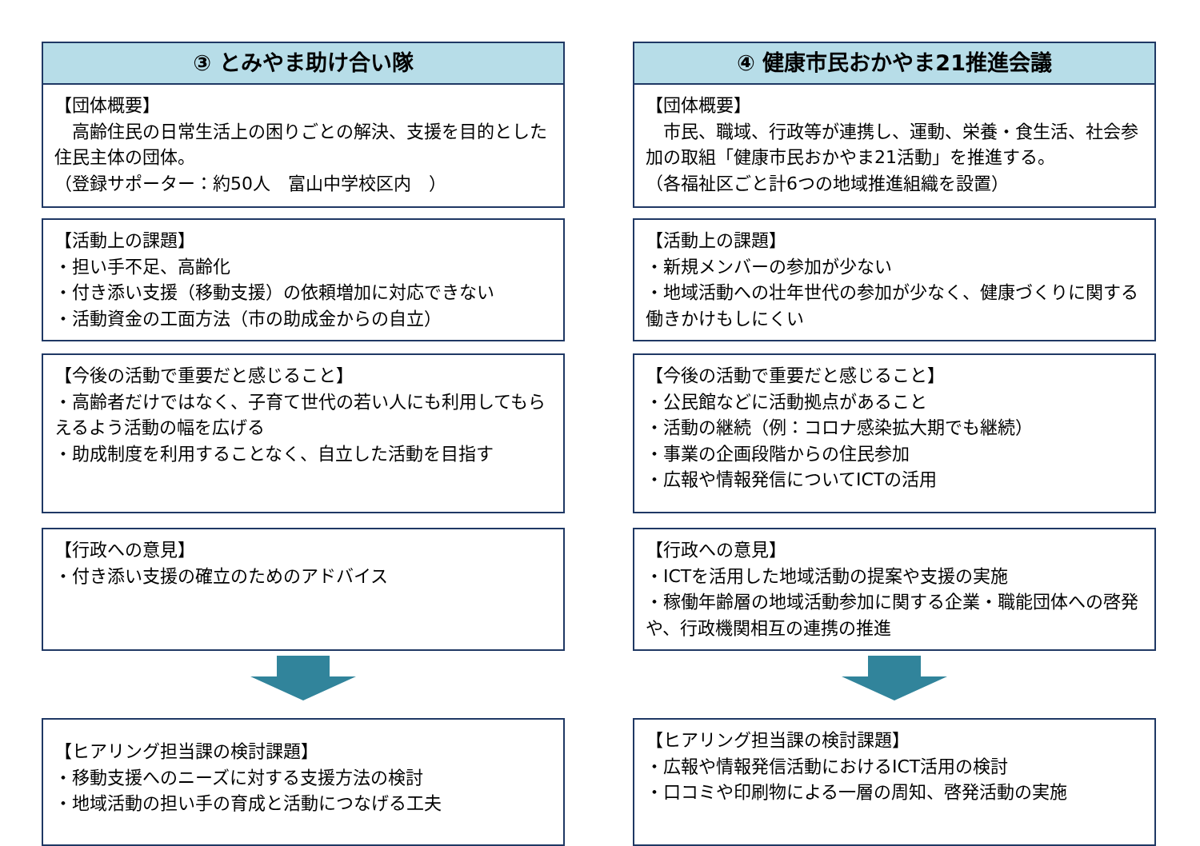③ とみやま助け合い隊
【団体概要】
　高齢住民の日常生活上の困りごとの解決、支援を目的とした住民主体の団体。
（登録サポーター：約50人　富山中学校区内　）
【活動上の課題】
・担い手不足、高齢化
・付き添い支援（移動支援）の依頼増加に対応できない
・活動資金の工面方法（市の助成金からの自立）
【今後の活動で重要だと感じること】
・高齢者だけではなく、子育て世代の若い人にも利用してもらえるよう活動の幅を広げる
・助成制度を利用することなく、自立した活動を目指す
【行政への意見】
・付き添い支援の確立のためのアドバイス
【ヒアリング担当課の検討課題】
・移動支援へのニーズに対する支援方法の検討
・地域活動の担い手の育成と活動につなげる工夫
④ 健康市民おかやま21推進会議
【団体概要】
　市民、職域、行政等が連携し、運動、栄養・食生活、社会参加の取組「健康市民おかやま21活動」を推進する。
（各福祉区ごと計6つの地域推進組織を設置）
【活動上の課題】
・新規メンバーの参加が少ない
・地域活動への壮年世代の参加が少なく、健康づくりに関する働きかけもしにくい
【今後の活動で重要だと感じること】
・公民館などに活動拠点があること
・活動の継続（例：コロナ感染拡大期でも継続）
・事業の企画段階からの住民参加
・広報や情報発信についてICTの活用
【行政への意見】
・ICTを活用した地域活動の提案や支援の実施
・稼働年齢層の地域活動参加に関する企業・職能団体への啓発や、行政機関相互の連携の推進
【ヒアリング担当課の検討課題】
・広報や情報発信活動におけるICT活用の検討
・口コミや印刷物による一層の周知、啓発活動の実施